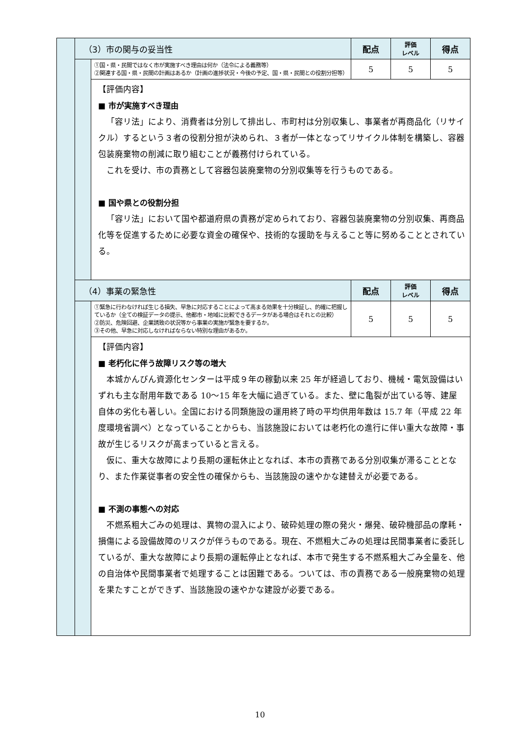| | （3）市の関与の妥当性 | | 配点 | 評価 レベル | 得点 |
| | | ①国・県・民間ではなく市が実施すべき理由は何か（法令による義務等） ②関連する国・県・民間の計画はあるか（計画の進捗状況・今後の予定、国・県・民間との役割分担等） | 5 | 5 | 5 |
| | | 【評価内容】 ■ 市が実施すべき理由 「容リ法」により、消費者は分別して排出し、市町村は分別収集し、事業者が再商品化（リサイクル）するという３者の役割分担が決められ、３者が一体となってリサイクル体制を構築し、容器包装廃棄物の削減に取り組むことが義務付けられている。 これを受け、市の責務として容器包装廃棄物の分別収集等を行うものである。 ■ 国や県との役割分担 「容リ法」において国や都道府県の責務が定められており、容器包装廃棄物の分別収集、再商品化等を促進するために必要な資金の確保や、技術的な援助を与えること等に努めることとされている。 | | | |
| | （4）事業の緊急性 | | 配点 | 評価 レベル | 得点 |
| | | ①緊急に行わなければ生じる損失、早急に対応することによって高まる効果を十分検証し、的確に把握しているか（全ての検証データの提示、他都市・地域に比較できるデータがある場合はそれとの比較） ②防災、危険回避、企業誘致の状況等から事業の実施が緊急を要するか。 ③その他、早急に対応しなければならない特別な理由があるか。 | 5 | 5 | 5 |
| | | 【評価内容】 ■ 老朽化に伴う故障リスク等の増大 本城かんびん資源化センターは平成９年の稼動以来 25 年が経過しており、機械・電気設備はいずれも主な耐用年数である 10〜15 年を大幅に過ぎている。また、壁に亀裂が出ている等、建屋自体の劣化も著しい。全国における同類施設の運用終了時の平均供用年数は 15.7 年（平成 22 年度環境省調べ）となっていることからも、当該施設においては老朽化の進行に伴い重大な故障・事故が生じるリスクが高まっていると言える。 仮に、重大な故障により長期の運転休止となれば、本市の責務である分別収集が滞ることとなり、また作業従事者の安全性の確保からも、当該施設の速やかな建替えが必要である。 ■ 不測の事態への対応 不燃系粗大ごみの処理は、異物の混入により、破砕処理の際の発火・爆発、破砕機部品の摩耗・損傷による設備故障のリスクが伴うものである。現在、不燃粗大ごみの処理は民間事業者に委託しているが、重大な故障により長期の運転停止となれば、本市で発生する不燃系粗大ごみ全量を、他の自治体や民間事業者で処理することは困難である。ついては、市の責務である一般廃棄物の処理を果たすことができず、当該施設の速やかな建設が必要である。 | | | |
10